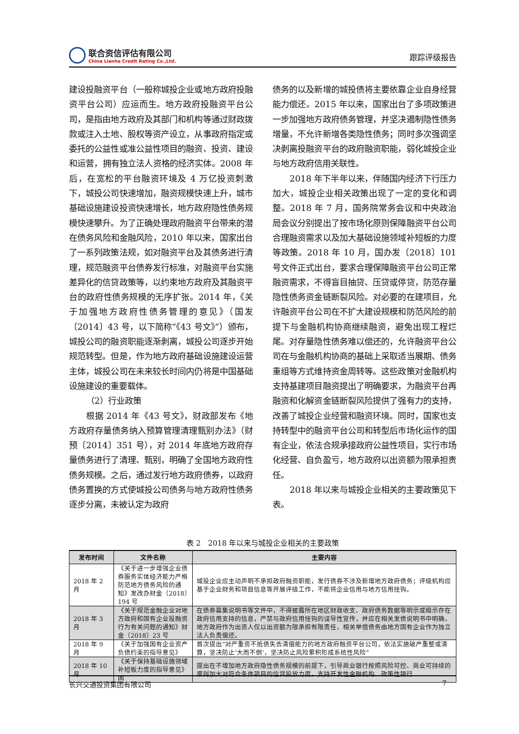联合资信评估有限公司
China Lianhe Credit Rating Co.,Ltd.
跟踪评级报告
建设投融资平台（一般称城投企业或地方政府投融资平台公司）应运而生。地方政府投融资平台公司，是指由地方政府及其部门和机构等通过财政拨款或注入土地、股权等资产设立，从事政府指定或委托的公益性或准公益性项目的融资、投资、建设和运营，拥有独立法人资格的经济实体。2008 年后，在宽松的平台融资环境及 4 万亿投资刺激下，城投公司快速增加，融资规模快速上升，城市基础设施建设投资快速增长，地方政府隐性债务规模快速攀升。为了正确处理政府融资平台带来的潜在债务风险和金融风险，2010 年以来，国家出台了一系列政策法规，如对融资平台及其债务进行清理，规范融资平台债券发行标准，对融资平台实施差异化的信贷政策等，以约束地方政府及其融资平台的政府性债务规模的无序扩张。2014 年，《关于加强地方政府性债务管理的意见》（国发〔2014〕43 号，以下简称“《43 号文》”）颁布，城投公司的融资职能逐渐剥离，城投公司逐步开始规范转型。但是，作为地方政府基础设施建设运营主体，城投公司在未来较长时间内仍将是中国基础设施建设的重要载体。
（2）行业政策
根据 2014 年《43 号文》，财政部发布《地方政府存量债务纳入预算管理清理甄别办法》（财预〔2014〕351 号），对 2014 年底地方政府存量债务进行了清理、甄别，明确了全国地方政府性债务规模。之后，通过发行地方政府债券，以政府债务置换的方式使城投公司债务与地方政府性债务逐步分离，未被认定为政府
债务的以及新增的城投债将主要依靠企业自身经营能力偿还。2015 年以来，国家出台了多项政策进一步加强地方政府债务管理，并坚决遏制隐性债务增量，不允许新增各类隐性债务；同时多次强调坚决剥离投融资平台的政府融资职能，弱化城投企业与地方政府信用关联性。
2018 年下半年以来，伴随国内经济下行压力加大，城投企业相关政策出现了一定的变化和调整。2018 年 7 月，国务院常务会议和中央政治局会议分别提出了按市场化原则保障融资平台公司合理融资需求以及加大基础设施领域补短板的力度等政策。2018 年 10 月，国办发〔2018〕101 号文件正式出台，要求合理保障融资平台公司正常融资需求，不得盲目抽贷、压贷或停贷，防范存量隐性债务资金链断裂风险。对必要的在建项目，允许融资平台公司在不扩大建设规模和防范风险的前提下与金融机构协商继续融资，避免出现工程烂尾。对存量隐性债务难以偿还的，允许融资平台公司在与金融机构协商的基础上采取适当展期、债务重组等方式维持资金周转等。这些政策对金融机构支持基建项目融资提出了明确要求，为融资平台再融资和化解资金链断裂风险提供了强有力的支持，改善了城投企业经营和融资环境。同时，国家也支持转型中的融资平台公司和转型后市场化运作的国有企业，依法合规承接政府公益性项目，实行市场化经营、自负盈亏，地方政府以出资额为限承担责任。
2018 年以来与城投企业相关的主要政策见下表。
表 2　2018 年以来与城投企业相关的主要政策
| 发布时间 | 文件名称 | 主要内容 |
| --- | --- | --- |
| 2018 年 2 月 | 《关于进一步增强企业债券服务实体经济能力严格防范地方债务风险的通知》发改办财金〔2018〕194 号 | 城投企业应主动声明不承担政府融资职能，发行债券不涉及新增地方政府债务；评级机构应基于企业财务和项目信息等开展评级工作，不能将企业信用与地方信用挂钩。 |
| 2018 年 3 月 | 《关于规范金融企业对地方政府和国有企业投融资行为有关问题的通知》财金〔2018〕23 号 | 在债券募集说明书等文件中，不得披露所在地区财政收支、政府债务数据等明示或暗示存在政府信用支持的信息，严禁与政府信用挂钩的误导性宣传，并应在相关发债说明书中明确，地方政府作为出资人仅以出资额为限承担有限责任，相关举借债务由地方国有企业作为独立法人负责偿还。 |
| 2018 年 9 月 | 《关于加强国有企业资产负债约束的指导意见》 | 首次提出“对严重资不抵债失去清偿能力的地方政府融资平台公司，依法实施破产重整或清算，坚决防止‘大而不倒’，坚决防止风险累积形成系统性风险” |
| 2018 年 10 月 | 《关于保持基础设施领域补短板力度的指导意见》国 | 提出在不增加地方政府隐性债务规模的前提下，引导商业银行按照风险可控、商业可持续的原则加大对符合条件项目的信贷投放力度，支持开发性金融机构、政策性银行 |
长兴交通投资集团有限公司 7